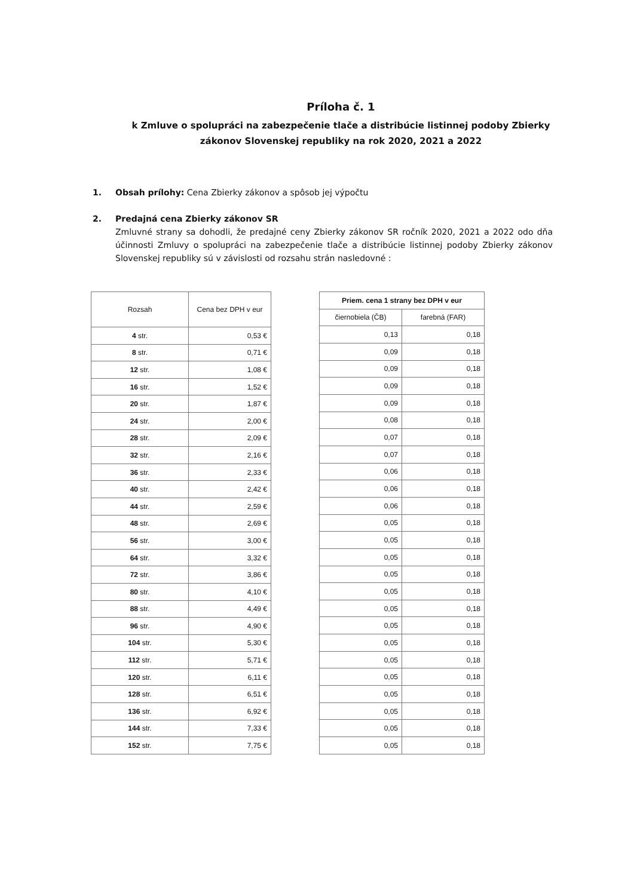Príloha č. 1
k Zmluve o spolupráci na zabezpečenie tlače a distribúcie listinnej podoby Zbierky
zákonov Slovenskej republiky na rok 2020, 2021 a 2022
1. Obsah prílohy: Cena Zbierky zákonov a spôsob jej výpočtu
2. Predajná cena Zbierky zákonov SR
Zmluvné strany sa dohodli, že predajné ceny Zbierky zákonov SR ročník 2020, 2021 a 2022 odo dňa účinnosti Zmluvy o spolupráci na zabezpečenie tlače a distribúcie listinnej podoby Zbierky zákonov Slovenskej republiky sú v závislosti od rozsahu strán nasledovné :
| Rozsah | Cena bez DPH v eur |
| --- | --- |
| 4 str. | 0,53 € |
| 8 str. | 0,71 € |
| 12 str. | 1,08 € |
| 16 str. | 1,52 € |
| 20 str. | 1,87 € |
| 24 str. | 2,00 € |
| 28 str. | 2,09 € |
| 32 str. | 2,16 € |
| 36 str. | 2,33 € |
| 40 str. | 2,42 € |
| 44 str. | 2,59 € |
| 48 str. | 2,69 € |
| 56 str. | 3,00 € |
| 64 str. | 3,32 € |
| 72 str. | 3,86 € |
| 80 str. | 4,10 € |
| 88 str. | 4,49 € |
| 96 str. | 4,90 € |
| 104 str. | 5,30 € |
| 112 str. | 5,71 € |
| 120 str. | 6,11 € |
| 128 str. | 6,51 € |
| 136 str. | 6,92 € |
| 144 str. | 7,33 € |
| 152 str. | 7,75 € |
| Priem. cena 1 strany bez DPH v eur | |
| --- | --- |
| čiernobiela (ČB) | farebná (FAR) |
| 0,13 | 0,18 |
| 0,09 | 0,18 |
| 0,09 | 0,18 |
| 0,09 | 0,18 |
| 0,09 | 0,18 |
| 0,08 | 0,18 |
| 0,07 | 0,18 |
| 0,07 | 0,18 |
| 0,06 | 0,18 |
| 0,06 | 0,18 |
| 0,06 | 0,18 |
| 0,05 | 0,18 |
| 0,05 | 0,18 |
| 0,05 | 0,18 |
| 0,05 | 0,18 |
| 0,05 | 0,18 |
| 0,05 | 0,18 |
| 0,05 | 0,18 |
| 0,05 | 0,18 |
| 0,05 | 0,18 |
| 0,05 | 0,18 |
| 0,05 | 0,18 |
| 0,05 | 0,18 |
| 0,05 | 0,18 |
| 0,05 | 0,18 |